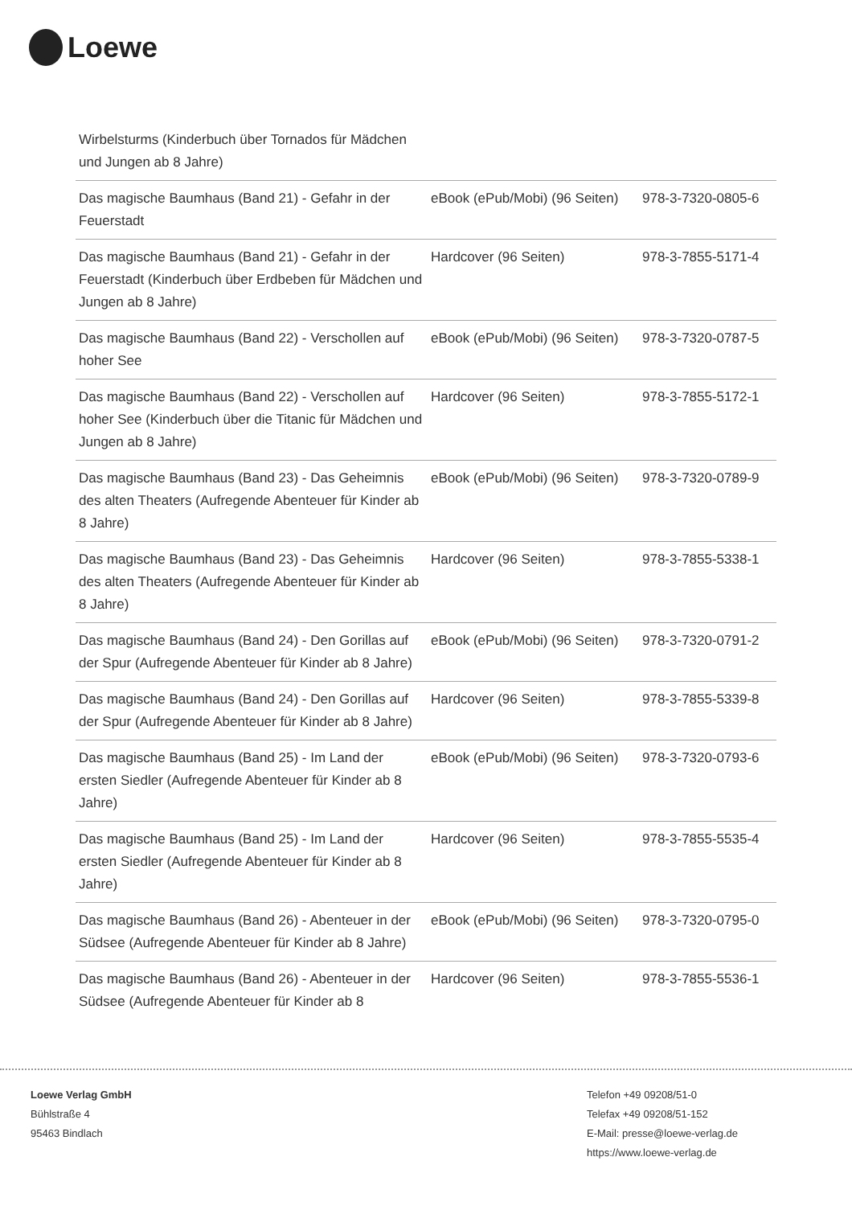Loewe
| Wirbelsturms (Kinderbuch über Tornados für Mädchen und Jungen ab 8 Jahre) | | |
| Das magische Baumhaus (Band 21) - Gefahr in der Feuerstadt | eBook (ePub/Mobi) (96 Seiten) | 978-3-7320-0805-6 |
| Das magische Baumhaus (Band 21) - Gefahr in der Feuerstadt (Kinderbuch über Erdbeben für Mädchen und Jungen ab 8 Jahre) | Hardcover (96 Seiten) | 978-3-7855-5171-4 |
| Das magische Baumhaus (Band 22) - Verschollen auf hoher See | eBook (ePub/Mobi) (96 Seiten) | 978-3-7320-0787-5 |
| Das magische Baumhaus (Band 22) - Verschollen auf hoher See (Kinderbuch über die Titanic für Mädchen und Jungen ab 8 Jahre) | Hardcover (96 Seiten) | 978-3-7855-5172-1 |
| Das magische Baumhaus (Band 23) - Das Geheimnis des alten Theaters (Aufregende Abenteuer für Kinder ab 8 Jahre) | eBook (ePub/Mobi) (96 Seiten) | 978-3-7320-0789-9 |
| Das magische Baumhaus (Band 23) - Das Geheimnis des alten Theaters (Aufregende Abenteuer für Kinder ab 8 Jahre) | Hardcover (96 Seiten) | 978-3-7855-5338-1 |
| Das magische Baumhaus (Band 24) - Den Gorillas auf der Spur (Aufregende Abenteuer für Kinder ab 8 Jahre) | eBook (ePub/Mobi) (96 Seiten) | 978-3-7320-0791-2 |
| Das magische Baumhaus (Band 24) - Den Gorillas auf der Spur (Aufregende Abenteuer für Kinder ab 8 Jahre) | Hardcover (96 Seiten) | 978-3-7855-5339-8 |
| Das magische Baumhaus (Band 25) - Im Land der ersten Siedler (Aufregende Abenteuer für Kinder ab 8 Jahre) | eBook (ePub/Mobi) (96 Seiten) | 978-3-7320-0793-6 |
| Das magische Baumhaus (Band 25) - Im Land der ersten Siedler (Aufregende Abenteuer für Kinder ab 8 Jahre) | Hardcover (96 Seiten) | 978-3-7855-5535-4 |
| Das magische Baumhaus (Band 26) - Abenteuer in der Südsee (Aufregende Abenteuer für Kinder ab 8 Jahre) | eBook (ePub/Mobi) (96 Seiten) | 978-3-7320-0795-0 |
| Das magische Baumhaus (Band 26) - Abenteuer in der Südsee (Aufregende Abenteuer für Kinder ab 8 | Hardcover (96 Seiten) | 978-3-7855-5536-1 |
Loewe Verlag GmbH
Bühlstraße 4
95463 Bindlach
Telefon +49 09208/51-0
Telefax +49 09208/51-152
E-Mail: presse@loewe-verlag.de
https://www.loewe-verlag.de